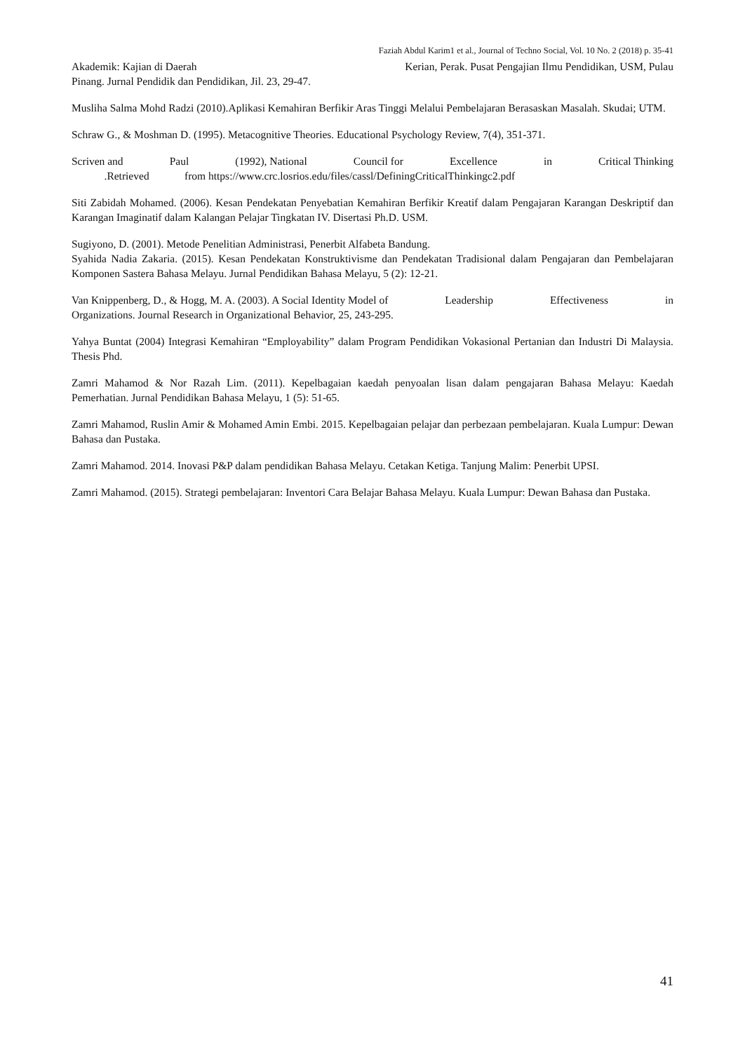Faziah Abdul Karim1 et al., Journal of Techno Social, Vol. 10 No. 2 (2018) p. 35-41
Akademik: Kajian di Daerah Kerian, Perak. Pusat Pengajian Ilmu Pendidikan, USM, Pulau
Pinang. Jurnal Pendidik dan Pendidikan, Jil. 23, 29-47.
Musliha Salma Mohd Radzi (2010).Aplikasi Kemahiran Berfikir Aras Tinggi Melalui Pembelajaran Berasaskan Masalah. Skudai; UTM.
Schraw G., & Moshman D. (1995). Metacognitive Theories. Educational Psychology Review, 7(4), 351-371.
Scriven and Paul (1992), National Council for Excellence in Critical Thinking
.Retrieved from https://www.crc.losrios.edu/files/cassl/DefiningCriticalThinkingc2.pdf
Siti Zabidah Mohamed. (2006). Kesan Pendekatan Penyebatian Kemahiran Berfikir Kreatif dalam Pengajaran Karangan Deskriptif dan Karangan Imaginatif dalam Kalangan Pelajar Tingkatan IV. Disertasi Ph.D. USM.
Sugiyono, D. (2001). Metode Penelitian Administrasi, Penerbit Alfabeta Bandung.
Syahida Nadia Zakaria. (2015). Kesan Pendekatan Konstruktivisme dan Pendekatan Tradisional dalam Pengajaran dan Pembelajaran Komponen Sastera Bahasa Melayu. Jurnal Pendidikan Bahasa Melayu, 5 (2): 12-21.
Van Knippenberg, D., & Hogg, M. A. (2003). A Social Identity Model of Leadership Effectiveness in
Organizations. Journal Research in Organizational Behavior, 25, 243-295.
Yahya Buntat (2004) Integrasi Kemahiran “Employability” dalam Program Pendidikan Vokasional Pertanian dan Industri Di Malaysia. Thesis Phd.
Zamri Mahamod & Nor Razah Lim. (2011). Kepelbagaian kaedah penyoalan lisan dalam pengajaran Bahasa Melayu: Kaedah Pemerhatian. Jurnal Pendidikan Bahasa Melayu, 1 (5): 51-65.
Zamri Mahamod, Ruslin Amir & Mohamed Amin Embi. 2015. Kepelbagaian pelajar dan perbezaan pembelajaran. Kuala Lumpur: Dewan Bahasa dan Pustaka.
Zamri Mahamod. 2014. Inovasi P&P dalam pendidikan Bahasa Melayu. Cetakan Ketiga. Tanjung Malim: Penerbit UPSI.
Zamri Mahamod. (2015). Strategi pembelajaran: Inventori Cara Belajar Bahasa Melayu. Kuala Lumpur: Dewan Bahasa dan Pustaka.
41